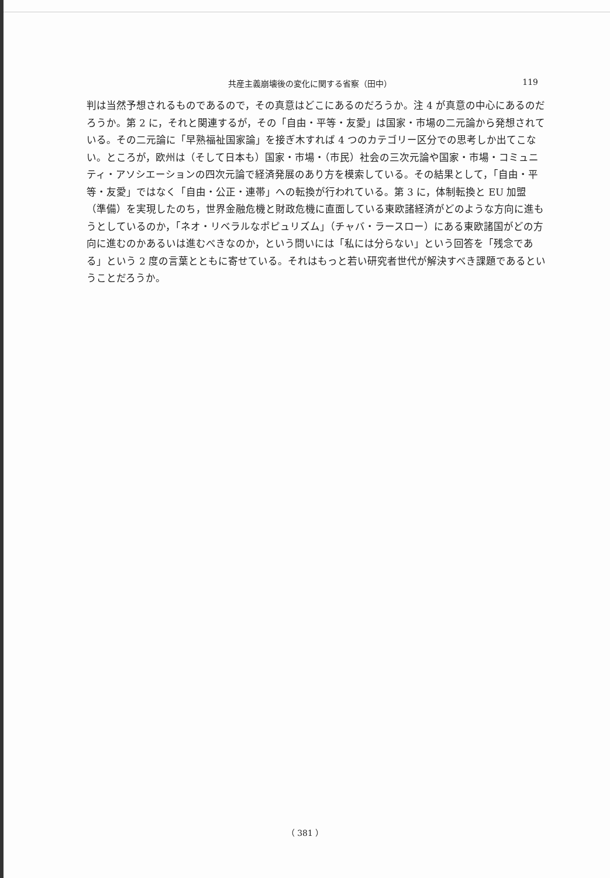共産主義崩壊後の変化に関する省察（田中） 119
判は当然予想されるものであるので，その真意はどこにあるのだろうか。注 4 が真意の中心にあるのだろうか。第 2 に，それと関連するが，その「自由・平等・友愛」は国家・市場の二元論から発想されている。その二元論に「早熟福祉国家論」を接ぎ木すれば 4 つのカテゴリー区分での思考しか出てこない。ところが，欧州は（そして日本も）国家・市場・（市民）社会の三次元論や国家・市場・コミュニティ・アソシエーションの四次元論で経済発展のあり方を模索している。その結果として，「自由・平等・友愛」ではなく「自由・公正・連帯」への転換が行われている。第 3 に，体制転換と EU 加盟（準備）を実現したのち，世界金融危機と財政危機に直面している東欧諸経済がどのような方向に進もうとしているのか，「ネオ・リベラルなポピュリズム」（チャバ・ラースロー）にある東欧諸国がどの方向に進むのかあるいは進むべきなのか，という問いには「私には分らない」という回答を「残念である」という 2 度の言葉とともに寄せている。それはもっと若い研究者世代が解決すべき課題であるということだろうか。
（ 381 ）